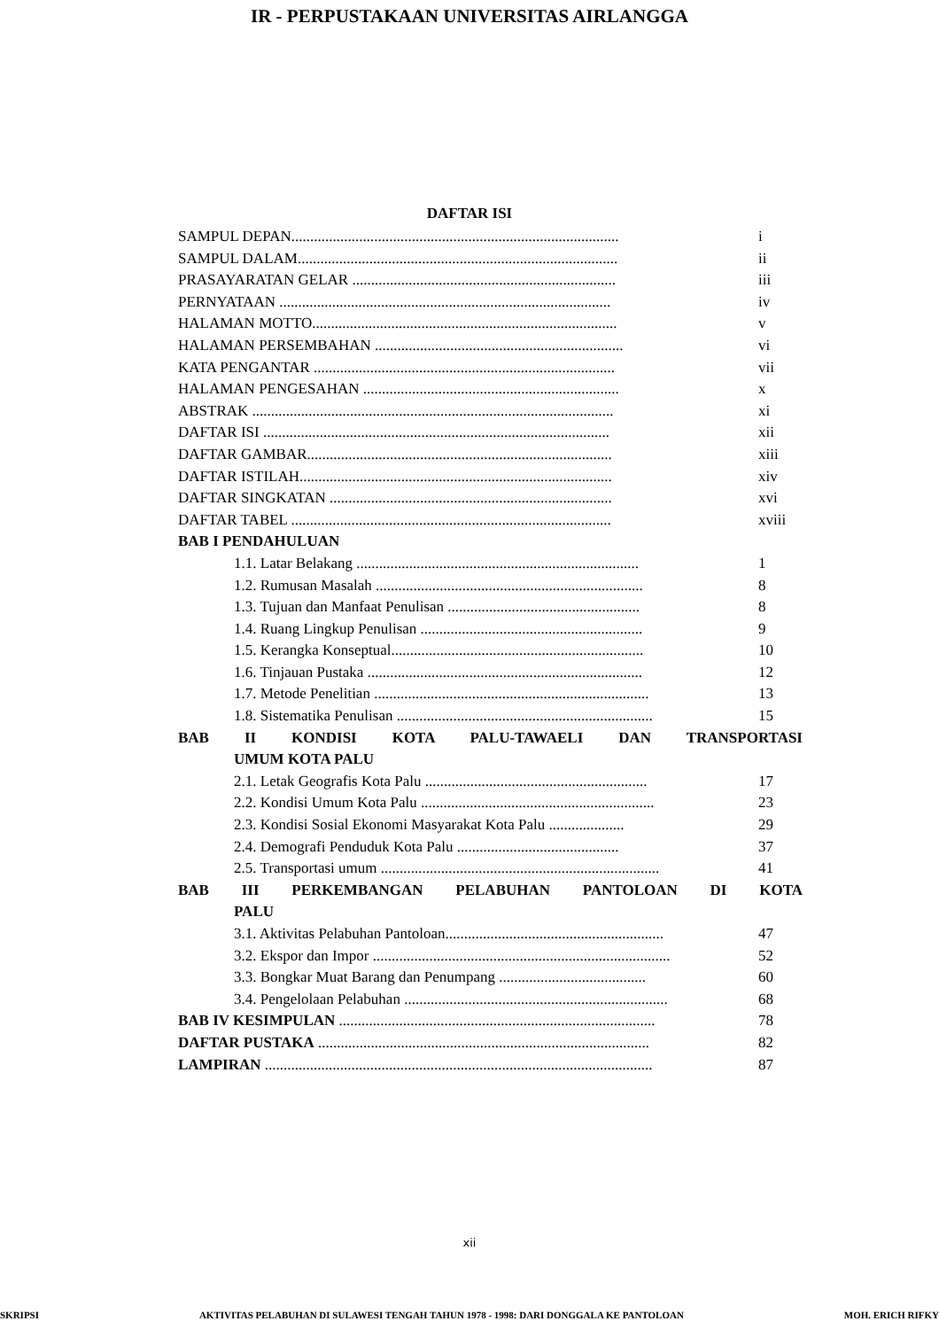IR - PERPUSTAKAAN UNIVERSITAS AIRLANGGA
DAFTAR ISI
SAMPUL DEPAN....................................................................................... i
SAMPUL DALAM..................................................................................... ii
PRASAYARATAN GELAR ...................................................................... iii
PERNYATAAN ........................................................................................ iv
HALAMAN MOTTO................................................................................. v
HALAMAN PERSEMBAHAN .................................................................. vi
KATA PENGANTAR ................................................................................ vii
HALAMAN PENGESAHAN .................................................................... x
ABSTRAK ................................................................................................ xi
DAFTAR ISI ............................................................................................ xii
DAFTAR GAMBAR................................................................................. xiii
DAFTAR ISTILAH................................................................................... xiv
DAFTAR SINGKATAN ........................................................................... xvi
DAFTAR TABEL ..................................................................................... xviii
BAB I PENDAHULUAN
1.1. Latar Belakang ........................................................................... 1
1.2. Rumusan Masalah ....................................................................... 8
1.3. Tujuan dan Manfaat Penulisan ................................................... 8
1.4. Ruang Lingkup Penulisan ........................................................... 9
1.5. Kerangka Konseptual................................................................... 10
1.6. Tinjauan Pustaka ......................................................................... 12
1.7. Metode Penelitian ......................................................................... 13
1.8. Sistematika Penulisan .................................................................... 15
BAB II KONDISI KOTA PALU-TAWAELI DAN TRANSPORTASI
UMUM KOTA PALU
2.1. Letak Geografis Kota Palu ........................................................... 17
2.2. Kondisi Umum Kota Palu .............................................................. 23
2.3. Kondisi Sosial Ekonomi Masyarakat Kota Palu .................... 29
2.4. Demografi Penduduk Kota Palu ........................................... 37
2.5. Transportasi umum .......................................................................... 41
BAB III PERKEMBANGAN PELABUHAN PANTOLOAN DI KOTA
PALU
3.1. Aktivitas Pelabuhan Pantoloan.......................................................... 47
3.2. Ekspor dan Impor ............................................................................... 52
3.3. Bongkar Muat Barang dan Penumpang ....................................... 60
3.4. Pengelolaan Pelabuhan ...................................................................... 68
BAB IV KESIMPULAN .................................................................................... 78
DAFTAR PUSTAKA ........................................................................................ 82
LAMPIRAN ....................................................................................................... 87
xii
SKRIPSI AKTIVITAS PELABUHAN DI SULAWESI TENGAH TAHUN 1978 - 1998: DARI DONGGALA KE PANTOLOAN MOH. ERICH RIFKY